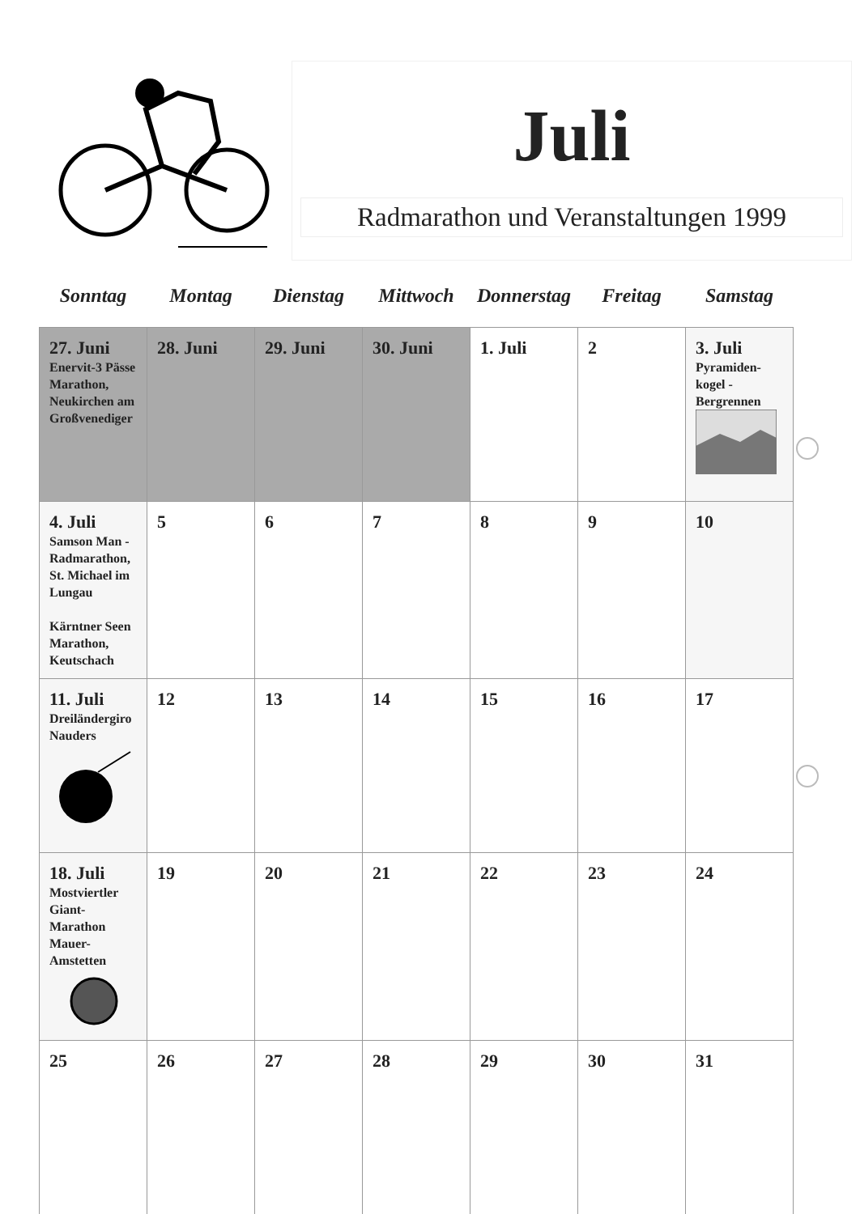Juli
Radmarathon und Veranstaltungen 1999
| Sonntag | Montag | Dienstag | Mittwoch | Donnerstag | Freitag | Samstag |
| --- | --- | --- | --- | --- | --- | --- |
| 27. Juni Enervit-3 Pässe Marathon, Neukirchen am Großvenediger | 28. Juni | 29. Juni | 30. Juni | 1. Juli | 2 | 3. Juli Pyramiden-kogel - Bergrennen |
| 4. Juli Samson Man - Radmarathon, St. Michael im Lungau Kärntner Seen Marathon, Keutschach | 5 | 6 | 7 | 8 | 9 | 10 |
| 11. Juli Dreiländergiro Nauders | 12 | 13 | 14 | 15 | 16 | 17 |
| 18. Juli Mostviertler Giant-Marathon Mauer-Amstetten | 19 | 20 | 21 | 22 | 23 | 24 |
| 25 | 26 | 27 | 28 | 29 | 30 | 31 |